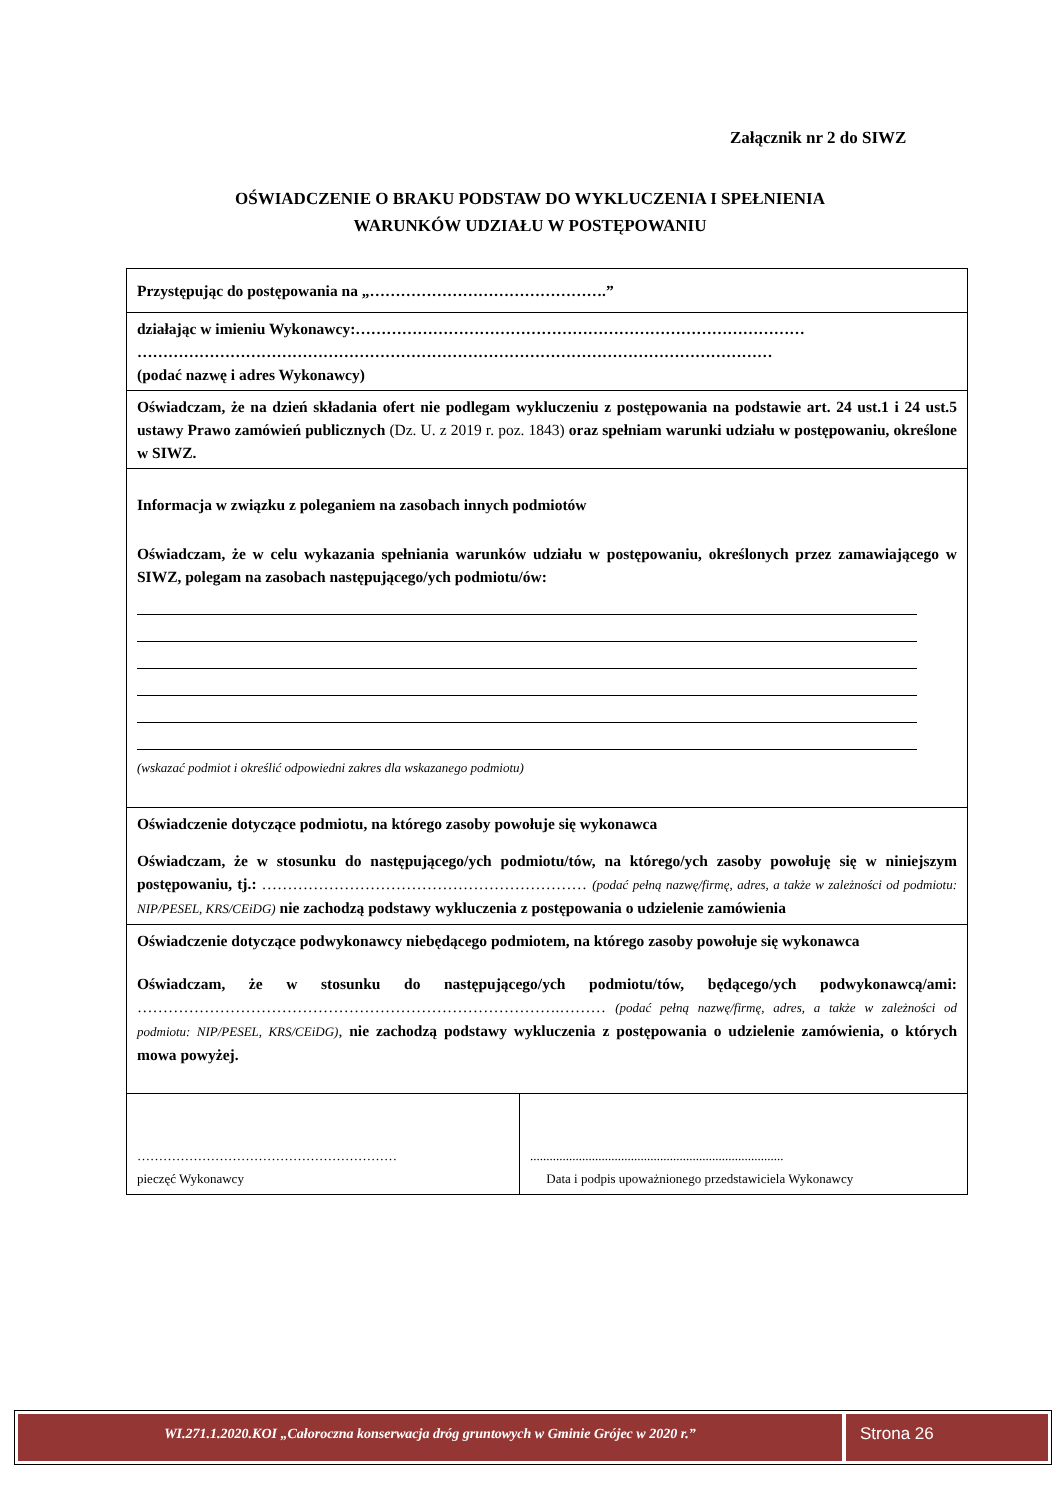Załącznik nr 2 do SIWZ
OŚWIADCZENIE O BRAKU PODSTAW DO WYKLUCZENIA I SPEŁNIENIA
WARUNKÓW UDZIAŁU W POSTĘPOWANIU
| Przystępując do postępowania na „……………………………………….” | |
| działając w imieniu Wykonawcy:…………………………………………………………………………… …………………………………………………………………………………………………………… (podać nazwę i adres Wykonawcy) | |
| Oświadczam, że na dzień składania ofert nie podlegam wykluczeniu z postępowania na podstawie art. 24 ust.1 i 24 ust.5 ustawy Prawo zamówień publicznych (Dz. U. z 2019 r. poz. 1843) oraz spełniam warunki udziału w postępowaniu, określone w SIWZ. | |
| Informacja w związku z poleganiem na zasobach innych podmiotów Oświadczam, że w celu wykazania spełniania warunków udziału w postępowaniu, określonych przez zamawiającego w SIWZ, polegam na zasobach następującego/ych podmiotu/ów: (wskazać podmiot i określić odpowiedni zakres dla wskazanego podmiotu) | |
| Oświadczenie dotyczące podmiotu, na którego zasoby powołuje się wykonawca Oświadczam, że w stosunku do następującego/ych podmiotu/tów, na którego/ych zasoby powołuję się w niniejszym postępowaniu, tj.: ……………………………………………………… (podać pełną nazwę/firmę, adres, a także w zależności od podmiotu: NIP/PESEL, KRS/CEiDG) nie zachodzą podstawy wykluczenia z postępowania o udzielenie zamówienia | |
| Oświadczenie dotyczące podwykonawcy niebędącego podmiotem, na którego zasoby powołuje się wykonawca Oświadczam, że w stosunku do następującego/ych podmiotu/tów, będącego/ych podwykonawcą/ami: ……………………………………………………………………….……… (podać pełną nazwę/firmę, adres, a także w zależności od podmiotu: NIP/PESEL, KRS/CEiDG) , nie zachodzą podstawy wykluczenia z postępowania o udzielenie zamówienia, o których mowa powyżej. | |
| …………………………………………………… pieczęć Wykonawcy | .............................................................................. Data i podpis upoważnionego przedstawiciela Wykonawcy |
WI.271.1.2020.KOI „Całoroczna konserwacja dróg gruntowych w Gminie Grójec w 2020 r.”
Strona 26